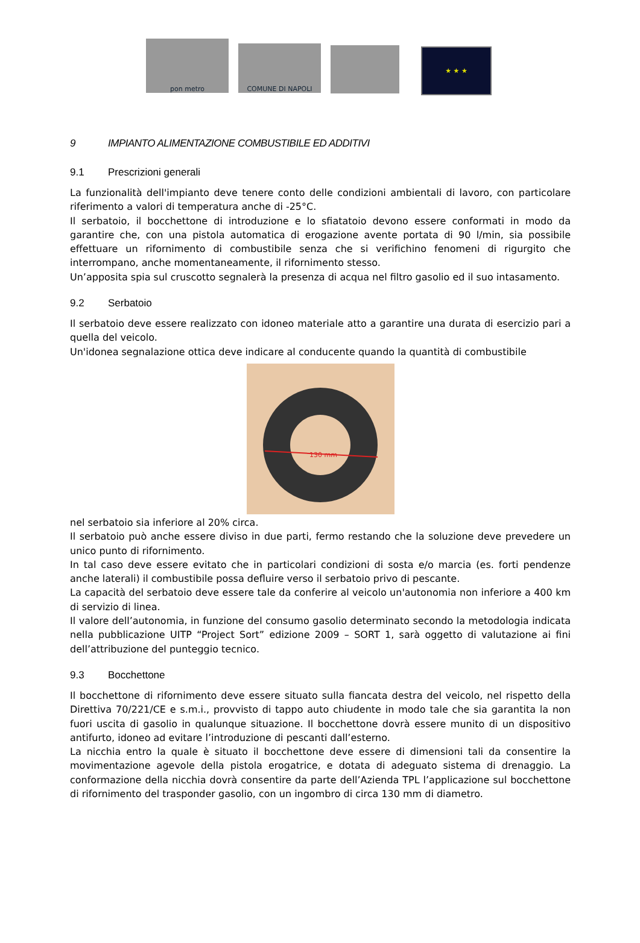pon metro
COMUNE DI NAPOLI
★ ★ ★
9 IMPIANTO ALIMENTAZIONE COMBUSTIBILE ED ADDITIVI
9.1 Prescrizioni generali
La funzionalità dell'impianto deve tenere conto delle condizioni ambientali di lavoro, con particolare riferimento a valori di temperatura anche di -25°C.
Il serbatoio, il bocchettone di introduzione e lo sfiatatoio devono essere conformati in modo da garantire che, con una pistola automatica di erogazione avente portata di 90 l/min, sia possibile effettuare un rifornimento di combustibile senza che si verifichino fenomeni di rigurgito che interrompano, anche momentaneamente, il rifornimento stesso.
Un’apposita spia sul cruscotto segnalerà la presenza di acqua nel filtro gasolio ed il suo intasamento.
9.2 Serbatoio
Il serbatoio deve essere realizzato con idoneo materiale atto a garantire una durata di esercizio pari a quella del veicolo.
Un'idonea segnalazione ottica deve indicare al conducente quando la quantità di combustibile
130 mm
nel serbatoio sia inferiore al 20% circa.
Il serbatoio può anche essere diviso in due parti, fermo restando che la soluzione deve prevedere un unico punto di rifornimento.
In tal caso deve essere evitato che in particolari condizioni di sosta e/o marcia (es. forti pendenze anche laterali) il combustibile possa defluire verso il serbatoio privo di pescante.
La capacità del serbatoio deve essere tale da conferire al veicolo un'autonomia non inferiore a 400 km di servizio di linea.
Il valore dell’autonomia, in funzione del consumo gasolio determinato secondo la metodologia indicata nella pubblicazione UITP “Project Sort” edizione 2009 – SORT 1, sarà oggetto di valutazione ai fini dell’attribuzione del punteggio tecnico.
9.3 Bocchettone
Il bocchettone di rifornimento deve essere situato sulla fiancata destra del veicolo, nel rispetto della Direttiva 70/221/CE e s.m.i., provvisto di tappo auto chiudente in modo tale che sia garantita la non fuori uscita di gasolio in qualunque situazione. Il bocchettone dovrà essere munito di un dispositivo antifurto, idoneo ad evitare l’introduzione di pescanti dall’esterno.
La nicchia entro la quale è situato il bocchettone deve essere di dimensioni tali da consentire la movimentazione agevole della pistola erogatrice, e dotata di adeguato sistema di drenaggio. La conformazione della nicchia dovrà consentire da parte dell’Azienda TPL l’applicazione sul bocchettone di rifornimento del trasponder gasolio, con un ingombro di circa 130 mm di diametro.